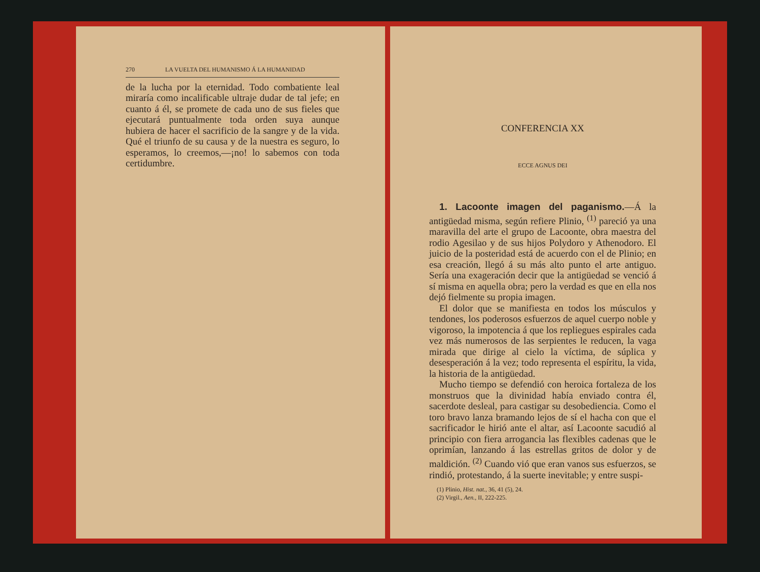270 LA VUELTA DEL HUMANISMO Á LA HUMANIDAD
de la lucha por la eternidad. Todo combatiente leal miraría como incalificable ultraje dudar de tal jefe; en cuanto á él, se promete de cada uno de sus fieles que ejecutará puntualmente toda orden suya aunque hubiera de hacer el sacrificio de la sangre y de la vida. Qué el triunfo de su causa y de la nuestra es seguro, lo esperamos, lo creemos,—¡no! lo sabemos con toda certidumbre.
CONFERENCIA XX
ECCE AGNUS DEI
1. Lacoonte imagen del paganismo.—Á la antigüedad misma, según refiere Plinio, <sup>(1)</sup> pareció ya una maravilla del arte el grupo de Lacoonte, obra maestra del rodio Agesilao y de sus hijos Polydoro y Athenodoro. El juicio de la posteridad está de acuerdo con el de Plinio; en esa creación, llegó á su más alto punto el arte antiguo. Sería una exageración decir que la antigüedad se venció á sí misma en aquella obra; pero la verdad es que en ella nos dejó fielmente su propia imagen.
El dolor que se manifiesta en todos los músculos y tendones, los poderosos esfuerzos de aquel cuerpo noble y vigoroso, la impotencia á que los repliegues espirales cada vez más numerosos de las serpientes le reducen, la vaga mirada que dirige al cielo la víctima, de súplica y desesperación á la vez; todo representa el espíritu, la vida, la historia de la antigüedad.
Mucho tiempo se defendió con heroica fortaleza de los monstruos que la divinidad había enviado contra él, sacerdote desleal, para castigar su desobediencia. Como el toro bravo lanza bramando lejos de sí el hacha con que el sacrificador le hirió ante el altar, así Lacoonte sacudió al principio con fiera arrogancia las flexibles cadenas que le oprimían, lanzando á las estrellas gritos de dolor y de maldición. <sup>(2)</sup> Cuando vió que eran vanos sus esfuerzos, se rindió, protestando, á la suerte inevitable; y entre suspi-
(1) Plinio, Hist. nat., 36, 41 (5), 24.
(2) Virgil., Aen., II, 222-225.